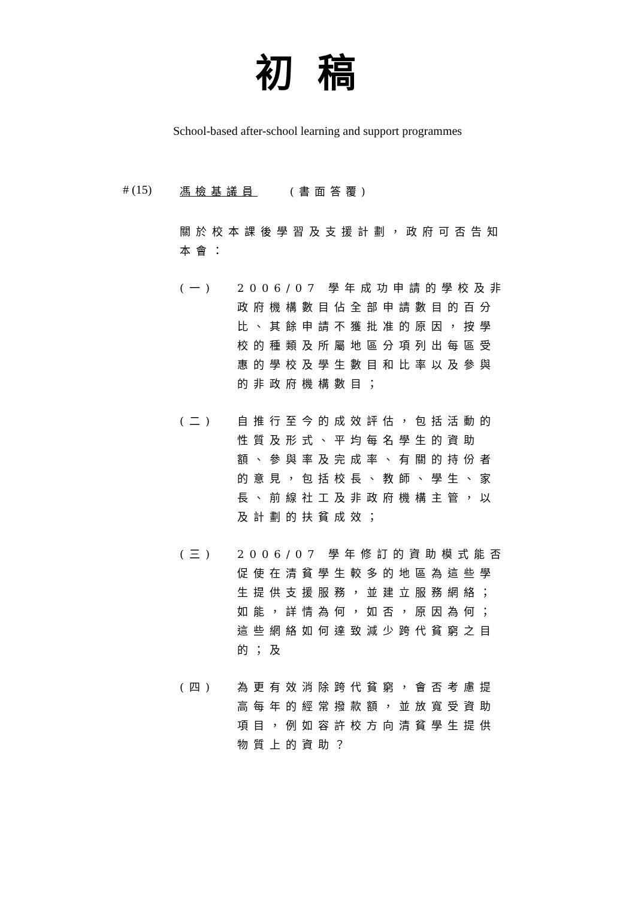初稿
School-based after-school learning and support programmes
# (15) 馮檢基議員 (書面答覆)
關於校本課後學習及支援計劃，政府可否告知本會：
(一) 2006/07 學年成功申請的學校及非政府機構數目佔全部申請數目的百分比、其餘申請不獲批准的原因，按學校的種類及所屬地區分項列出每區受惠的學校及學生數目和比率以及參與的非政府機構數目；
(二) 自推行至今的成效評估，包括活動的性質及形式、平均每名學生的資助額、參與率及完成率、有關的持份者的意見，包括校長、教師、學生、家長、前線社工及非政府機構主管，以及計劃的扶貧成效；
(三) 2006/07 學年修訂的資助模式能否促使在清貧學生較多的地區為這些學生提供支援服務，並建立服務網絡；如能，詳情為何，如否，原因為何；這些網絡如何達致減少跨代貧窮之目的；及
(四) 為更有效消除跨代貧窮，會否考慮提高每年的經常撥款額，並放寬受資助項目，例如容許校方向清貧學生提供物質上的資助？